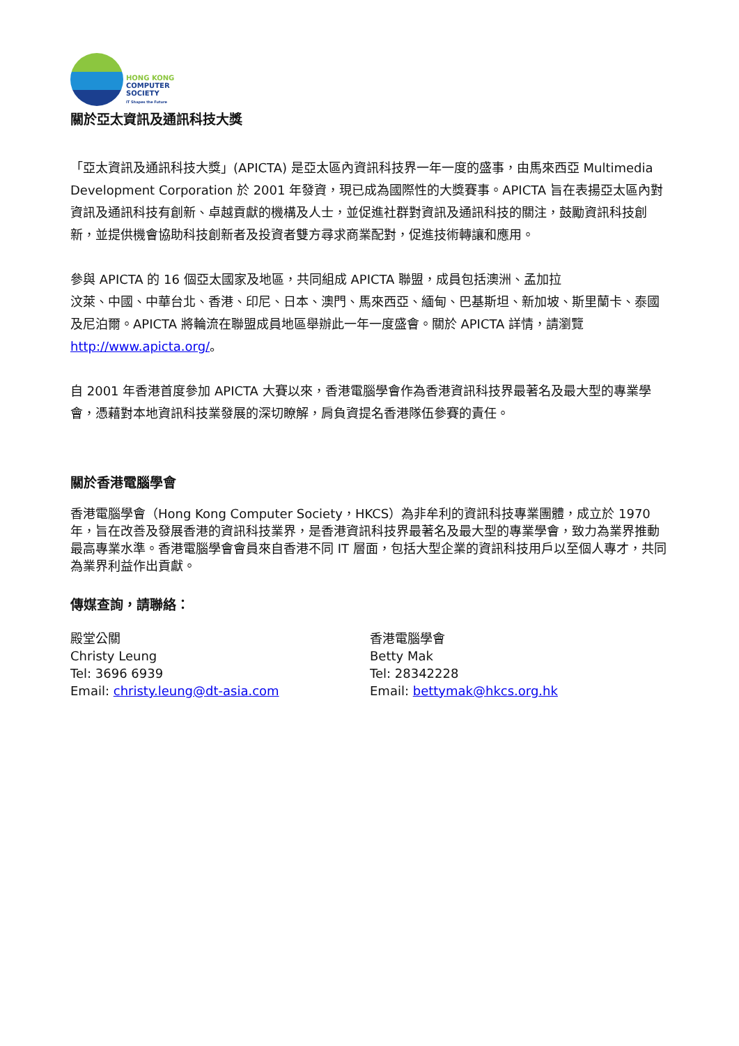HONG KONG
COMPUTER
SOCIETY
IT Shapes the Future
關於亞太資訊及通訊科技大獎
「亞太資訊及通訊科技大獎」(APICTA) 是亞太區內資訊科技界一年一度的盛事，由馬來西亞 Multimedia Development Corporation 於 2001 年發資，現已成為國際性的大獎賽事。APICTA 旨在表揚亞太區內對資訊及通訊科技有創新、卓越貢獻的機構及人士，並促進社群對資訊及通訊科技的關注，鼓勵資訊科技創新，並提供機會協助科技創新者及投資者雙方尋求商業配對，促進技術轉讓和應用。
參與 APICTA 的 16 個亞太國家及地區，共同組成 APICTA 聯盟，成員包括澳洲、孟加拉
汶萊、中國、中華台北、香港、印尼、日本、澳門、馬來西亞、緬甸、巴基斯坦、新加坡、斯里蘭卡、泰國及尼泊爾。APICTA 將輪流在聯盟成員地區舉辦此一年一度盛會。關於 APICTA 詳情，請瀏覽 http://www.apicta.org/。
自 2001 年香港首度參加 APICTA 大賽以來，香港電腦學會作為香港資訊科技界最著名及最大型的專業學會，憑藉對本地資訊科技業發展的深切瞭解，肩負資提名香港隊伍參賽的責任。
關於香港電腦學會
香港電腦學會（Hong Kong Computer Society，HKCS）為非牟利的資訊科技專業團體，成立於 1970 年，旨在改善及發展香港的資訊科技業界，是香港資訊科技界最著名及最大型的專業學會，致力為業界推動最高專業水準。香港電腦學會會員來自香港不同 IT 層面，包括大型企業的資訊科技用戶以至個人專才，共同為業界利益作出貢獻。
傳媒查詢，請聯絡：
殿堂公關
Christy Leung
Tel: 3696 6939
Email: christy.leung@dt-asia.com
香港電腦學會
Betty Mak
Tel: 28342228
Email: bettymak@hkcs.org.hk